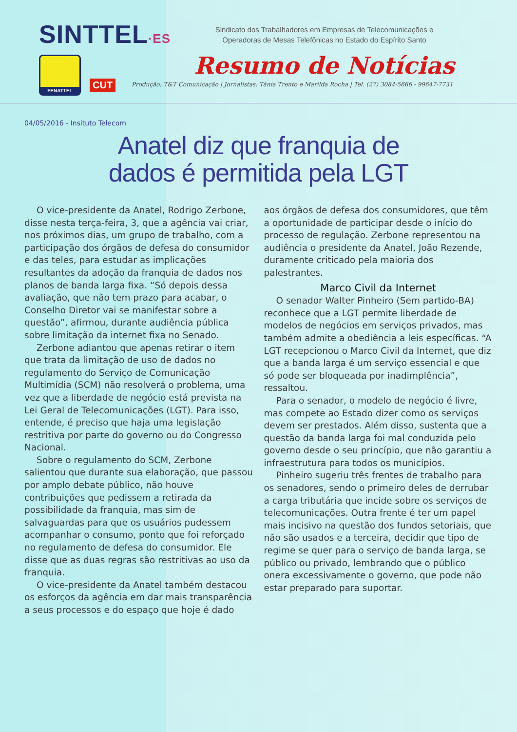SINTTEL·ES
FENATTEL
CUT
Sindicato dos Trabalhadores em Empresas de Telecomunicações e
Operadoras de Mesas Telefônicas no Estado do Espírito Santo
Resumo de Notícias
Produção: T&T Comunicação | Jornalistas: Tânia Trento e Marilda Rocha | Tel. (27) 3084-5666 - 99647-7731
04/05/2016 - Insituto Telecom
Anatel diz que franquia de
dados é permitida pela LGT
O vice-presidente da Anatel, Rodrigo Zerbone, disse nesta terça-feira, 3, que a agência vai criar, nos próximos dias, um grupo de trabalho, com a participação dos órgãos de defesa do consumidor e das teles, para estudar as implicações resultantes da adoção da franquia de dados nos planos de banda larga fixa. “Só depois dessa avaliação, que não tem prazo para acabar, o Conselho Diretor vai se manifestar sobre a questão”, afirmou, durante audiência pública sobre limitação da internet fixa no Senado.
Zerbone adiantou que apenas retirar o item que trata da limitação de uso de dados no regulamento do Serviço de Comunicação Multimídia (SCM) não resolverá o problema, uma vez que a liberdade de negócio está prevista na Lei Geral de Telecomunicações (LGT). Para isso, entende, é preciso que haja uma legislação restritiva por parte do governo ou do Congresso Nacional.
Sobre o regulamento do SCM, Zerbone salientou que durante sua elaboração, que passou por amplo debate público, não houve contribuições que pedissem a retirada da possibilidade da franquia, mas sim de salvaguardas para que os usuários pudessem acompanhar o consumo, ponto que foi reforçado no regulamento de defesa do consumidor. Ele disse que as duas regras são restritivas ao uso da franquia.
O vice-presidente da Anatel também destacou os esforços da agência em dar mais transparência a seus processos e do espaço que hoje é dado
aos órgãos de defesa dos consumidores, que têm a oportunidade de participar desde o início do processo de regulação. Zerbone representou na audiência o presidente da Anatel, João Rezende, duramente criticado pela maioria dos palestrantes.
Marco Civil da Internet
O senador Walter Pinheiro (Sem partido-BA) reconhece que a LGT permite liberdade de modelos de negócios em serviços privados, mas também admite a obediência a leis específicas. “A LGT recepcionou o Marco Civil da Internet, que diz que a banda larga é um serviço essencial e que só pode ser bloqueada por inadimplência”, ressaltou.
Para o senador, o modelo de negócio é livre, mas compete ao Estado dizer como os serviços devem ser prestados. Além disso, sustenta que a questão da banda larga foi mal conduzida pelo governo desde o seu princípio, que não garantiu a infraestrutura para todos os municípios.
Pinheiro sugeriu três frentes de trabalho para os senadores, sendo o primeiro deles de derrubar a carga tributária que incide sobre os serviços de telecomunicações. Outra frente é ter um papel mais incisivo na questão dos fundos setoriais, que não são usados e a terceira, decidir que tipo de regime se quer para o serviço de banda larga, se público ou privado, lembrando que o público onera excessivamente o governo, que pode não estar preparado para suportar.